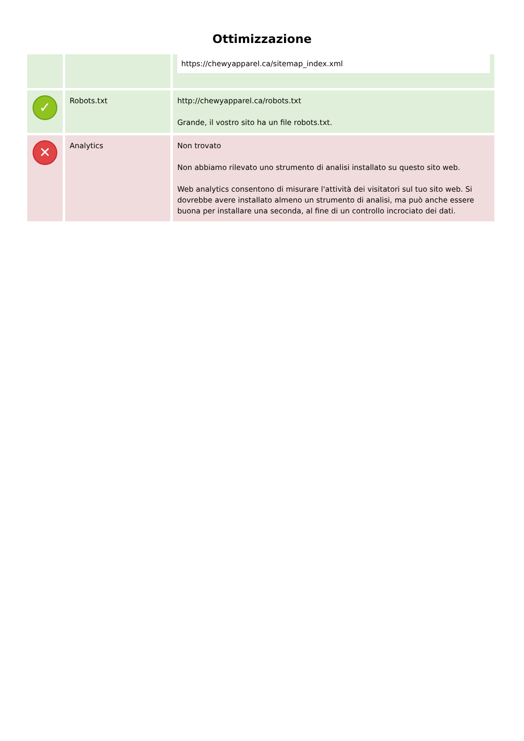Ottimizzazione
| | | https://chewyapparel.ca/sitemap_index.xml |
| ✓ | Robots.txt | http://chewyapparel.ca/robots.txt Grande, il vostro sito ha un file robots.txt. |
| ✕ | Analytics | Non trovato Non abbiamo rilevato uno strumento di analisi installato su questo sito web. Web analytics consentono di misurare l'attività dei visitatori sul tuo sito web. Si dovrebbe avere installato almeno un strumento di analisi, ma può anche essere buona per installare una seconda, al fine di un controllo incrociato dei dati. |